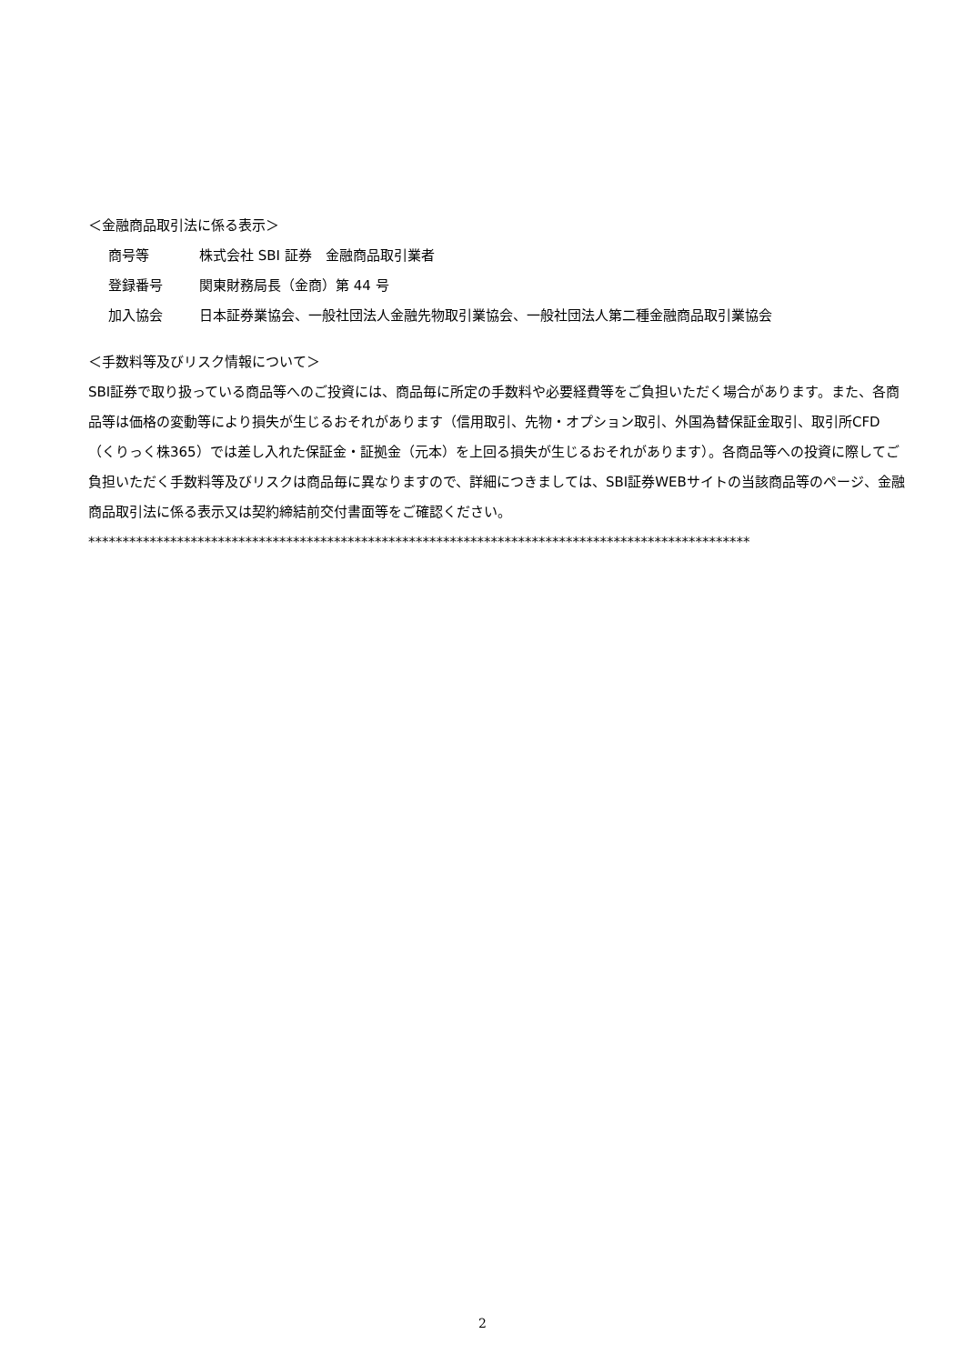＜金融商品取引法に係る表示＞
商号等 株式会社 SBI 証券　金融商品取引業者
登録番号 関東財務局長（金商）第 44 号
加入協会 日本証券業協会、一般社団法人金融先物取引業協会、一般社団法人第二種金融商品取引業協会
＜手数料等及びリスク情報について＞
SBI証券で取り扱っている商品等へのご投資には、商品毎に所定の手数料や必要経費等をご負担いただく場合があります。また、各商品等は価格の変動等により損失が生じるおそれがあります（信用取引、先物・オプション取引、外国為替保証金取引、取引所CFD（くりっく株365）では差し入れた保証金・証拠金（元本）を上回る損失が生じるおそれがあります）。各商品等への投資に際してご負担いただく手数料等及びリスクは商品毎に異なりますので、詳細につきましては、SBI証券WEBサイトの当該商品等のページ、金融商品取引法に係る表示又は契約締結前交付書面等をご確認ください。
*************************************************************************************************
2